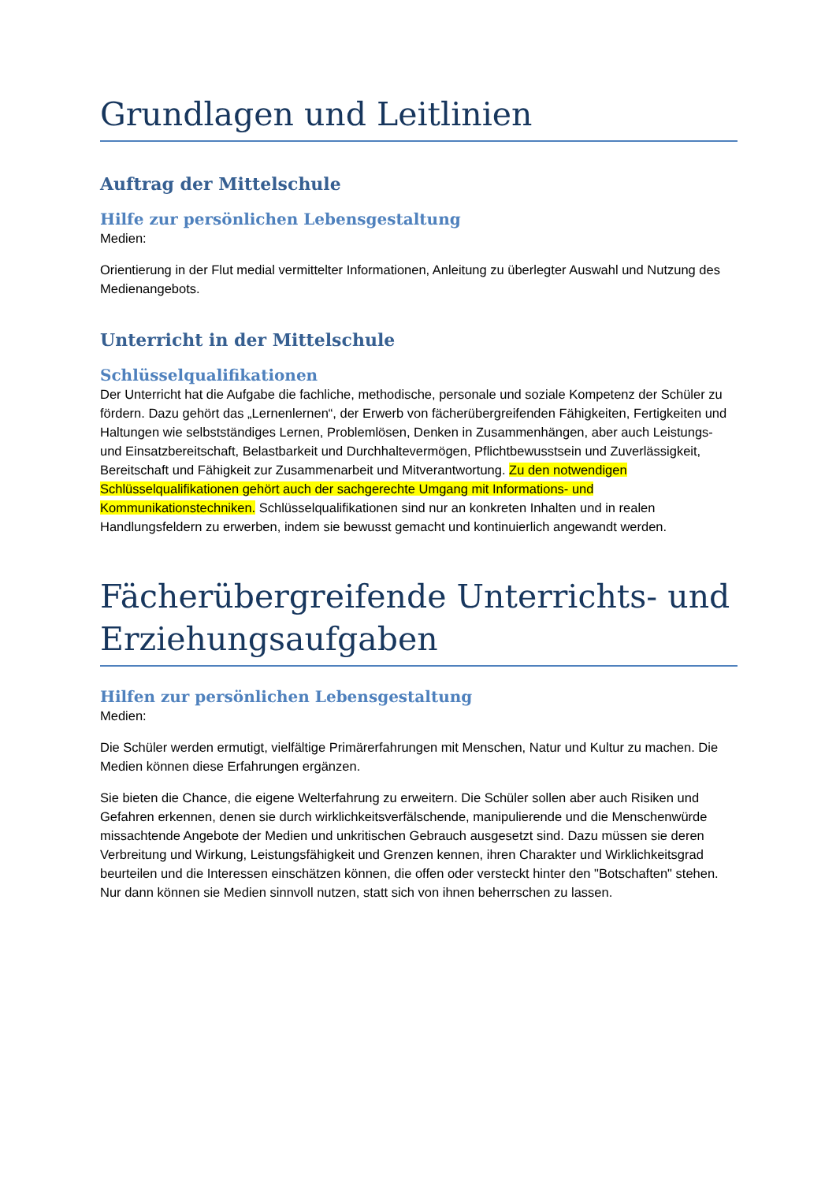Grundlagen und Leitlinien
Auftrag der Mittelschule
Hilfe zur persönlichen Lebensgestaltung
Medien:
Orientierung in der Flut medial vermittelter Informationen, Anleitung zu überlegter Auswahl und Nutzung des Medienangebots.
Unterricht in der Mittelschule
Schlüsselqualifikationen
Der Unterricht hat die Aufgabe die fachliche, methodische, personale und soziale Kompetenz der Schüler zu fördern. Dazu gehört das „Lernenlernen“, der Erwerb von fächerübergreifenden Fähigkeiten, Fertigkeiten und Haltungen wie selbstständiges Lernen, Problemlösen, Denken in Zusammenhängen, aber auch Leistungs- und Einsatzbereitschaft, Belastbarkeit und Durchhaltevermögen, Pflichtbewusstsein und Zuverlässigkeit, Bereitschaft und Fähigkeit zur Zusammenarbeit und Mitverantwortung. Zu den notwendigen Schlüsselqualifikationen gehört auch der sachgerechte Umgang mit Informations- und Kommunikationstechniken. Schlüsselqualifikationen sind nur an konkreten Inhalten und in realen Handlungsfeldern zu erwerben, indem sie bewusst gemacht und kontinuierlich angewandt werden.
Fächerübergreifende Unterrichts- und Erziehungsaufgaben
Hilfen zur persönlichen Lebensgestaltung
Medien:
Die Schüler werden ermutigt, vielfältige Primärerfahrungen mit Menschen, Natur und Kultur zu machen. Die Medien können diese Erfahrungen ergänzen.
Sie bieten die Chance, die eigene Welterfahrung zu erweitern. Die Schüler sollen aber auch Risiken und Gefahren erkennen, denen sie durch wirklichkeitsverfälschende, manipulierende und die Menschenwürde missachtende Angebote der Medien und unkritischen Gebrauch ausgesetzt sind. Dazu müssen sie deren Verbreitung und Wirkung, Leistungsfähigkeit und Grenzen kennen, ihren Charakter und Wirklichkeitsgrad beurteilen und die Interessen einschätzen können, die offen oder versteckt hinter den "Botschaften" stehen. Nur dann können sie Medien sinnvoll nutzen, statt sich von ihnen beherrschen zu lassen.